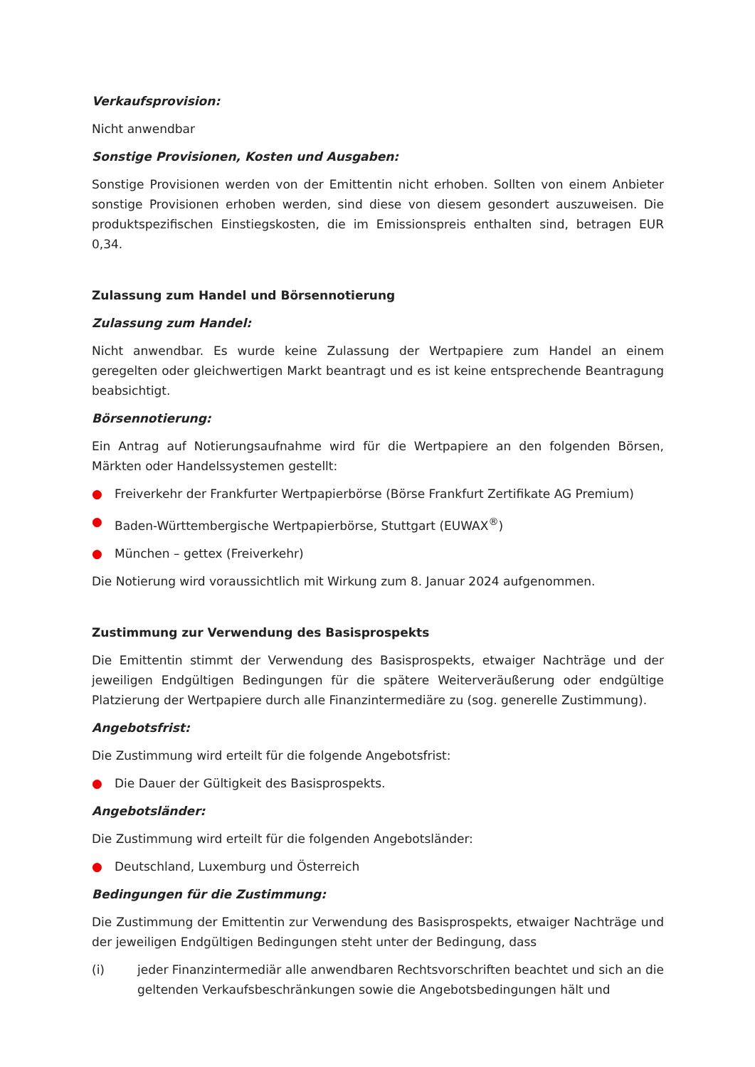Verkaufsprovision:
Nicht anwendbar
Sonstige Provisionen, Kosten und Ausgaben:
Sonstige Provisionen werden von der Emittentin nicht erhoben. Sollten von einem Anbieter sonstige Provisionen erhoben werden, sind diese von diesem gesondert auszuweisen. Die produktspezifischen Einstiegskosten, die im Emissionspreis enthalten sind, betragen EUR 0,34.
Zulassung zum Handel und Börsennotierung
Zulassung zum Handel:
Nicht anwendbar. Es wurde keine Zulassung der Wertpapiere zum Handel an einem geregelten oder gleichwertigen Markt beantragt und es ist keine entsprechende Beantragung beabsichtigt.
Börsennotierung:
Ein Antrag auf Notierungsaufnahme wird für die Wertpapiere an den folgenden Börsen, Märkten oder Handelssystemen gestellt:
● Freiverkehr der Frankfurter Wertpapierbörse (Börse Frankfurt Zertifikate AG Premium)
● Baden-Württembergische Wertpapierbörse, Stuttgart (EUWAX<sup>®</sup>)
● München – gettex (Freiverkehr)
Die Notierung wird voraussichtlich mit Wirkung zum 8. Januar 2024 aufgenommen.
Zustimmung zur Verwendung des Basisprospekts
Die Emittentin stimmt der Verwendung des Basisprospekts, etwaiger Nachträge und der jeweiligen Endgültigen Bedingungen für die spätere Weiterveräußerung oder endgültige Platzierung der Wertpapiere durch alle Finanzintermediäre zu (sog. generelle Zustimmung).
Angebotsfrist:
Die Zustimmung wird erteilt für die folgende Angebotsfrist:
● Die Dauer der Gültigkeit des Basisprospekts.
Angebotsländer:
Die Zustimmung wird erteilt für die folgenden Angebotsländer:
● Deutschland, Luxemburg und Österreich
Bedingungen für die Zustimmung:
Die Zustimmung der Emittentin zur Verwendung des Basisprospekts, etwaiger Nachträge und der jeweiligen Endgültigen Bedingungen steht unter der Bedingung, dass
(i) jeder Finanzintermediär alle anwendbaren Rechtsvorschriften beachtet und sich an die geltenden Verkaufsbeschränkungen sowie die Angebotsbedingungen hält und